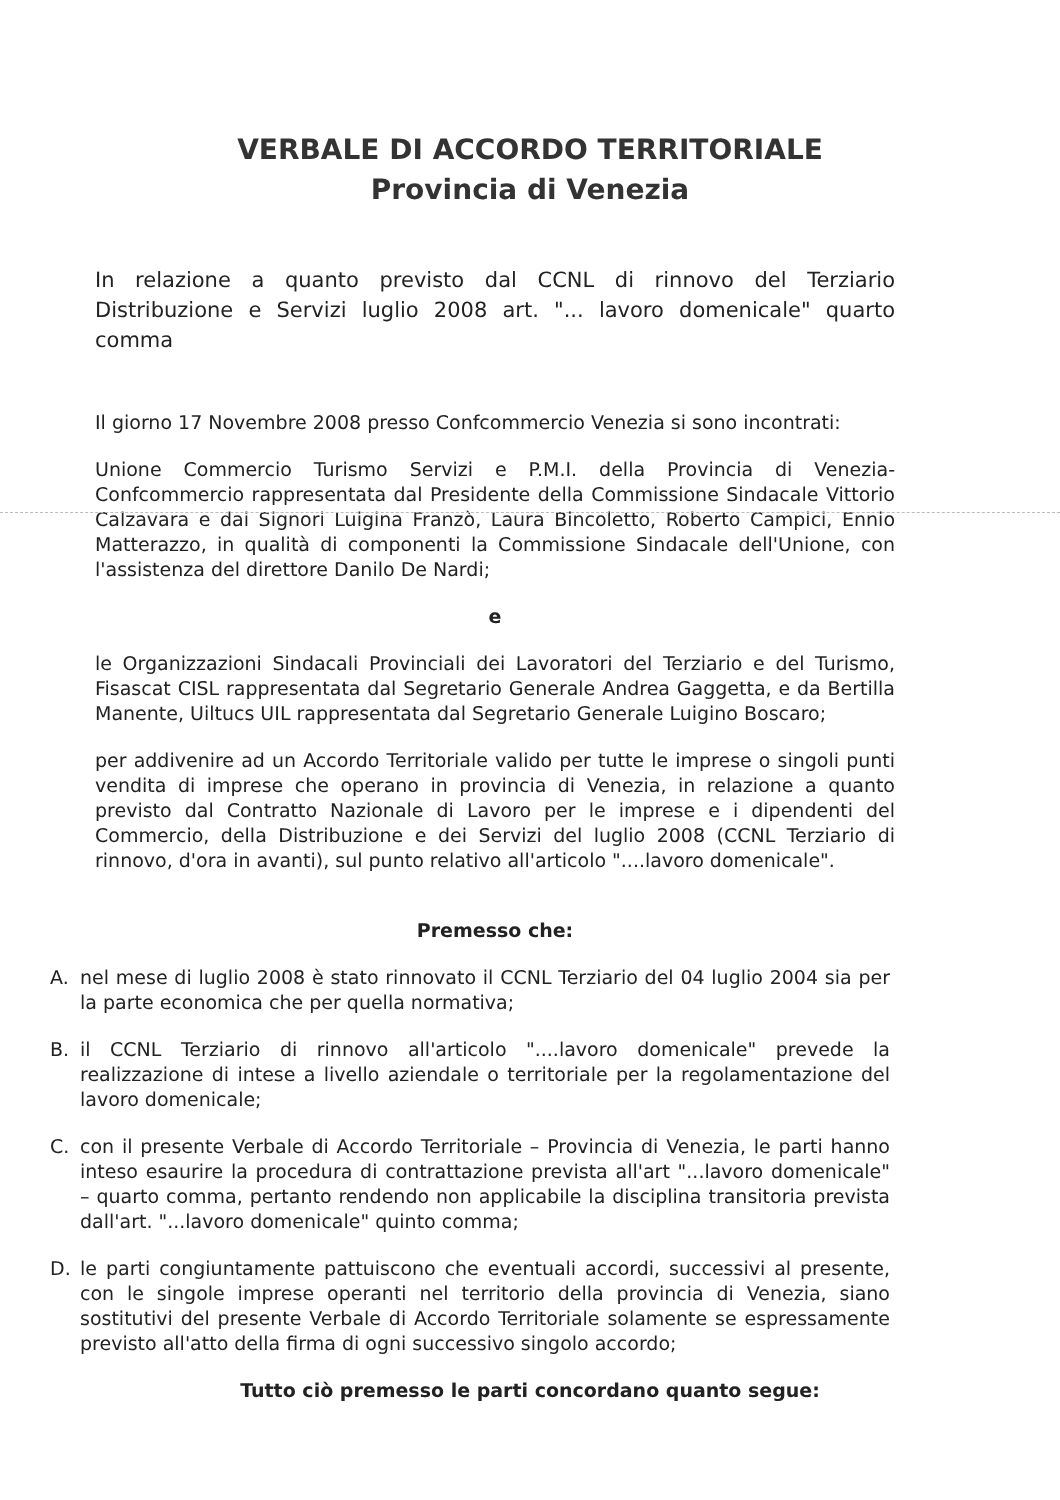VERBALE DI ACCORDO TERRITORIALE
Provincia di Venezia
In relazione a quanto previsto dal CCNL di rinnovo del Terziario Distribuzione e Servizi luglio 2008 art. "... lavoro domenicale" quarto comma
Il giorno 17 Novembre 2008 presso Confcommercio Venezia si sono incontrati:
Unione Commercio Turismo Servizi e P.M.I. della Provincia di Venezia-Confcommercio rappresentata dal Presidente della Commissione Sindacale Vittorio Calzavara e dai Signori Luigina Franzò, Laura Bincoletto, Roberto Campici, Ennio Matterazzo, in qualità di componenti la Commissione Sindacale dell'Unione, con l'assistenza del direttore Danilo De Nardi;
e
le Organizzazioni Sindacali Provinciali dei Lavoratori del Terziario e del Turismo, Fisascat CISL rappresentata dal Segretario Generale Andrea Gaggetta, e da Bertilla Manente, Uiltucs UIL rappresentata dal Segretario Generale Luigino Boscaro;
per addivenire ad un Accordo Territoriale valido per tutte le imprese o singoli punti vendita di imprese che operano in provincia di Venezia, in relazione a quanto previsto dal Contratto Nazionale di Lavoro per le imprese e i dipendenti del Commercio, della Distribuzione e dei Servizi del luglio 2008 (CCNL Terziario di rinnovo, d'ora in avanti), sul punto relativo all'articolo "....lavoro domenicale".
Premesso che:
A. nel mese di luglio 2008 è stato rinnovato il CCNL Terziario del 04 luglio 2004 sia per la parte economica che per quella normativa;
B. il CCNL Terziario di rinnovo all'articolo "....lavoro domenicale" prevede la realizzazione di intese a livello aziendale o territoriale per la regolamentazione del lavoro domenicale;
C. con il presente Verbale di Accordo Territoriale – Provincia di Venezia, le parti hanno inteso esaurire la procedura di contrattazione prevista all'art "...lavoro domenicale" – quarto comma, pertanto rendendo non applicabile la disciplina transitoria prevista dall'art. "...lavoro domenicale" quinto comma;
D. le parti congiuntamente pattuiscono che eventuali accordi, successivi al presente, con le singole imprese operanti nel territorio della provincia di Venezia, siano sostitutivi del presente Verbale di Accordo Territoriale solamente se espressamente previsto all'atto della firma di ogni successivo singolo accordo;
Tutto ciò premesso le parti concordano quanto segue: